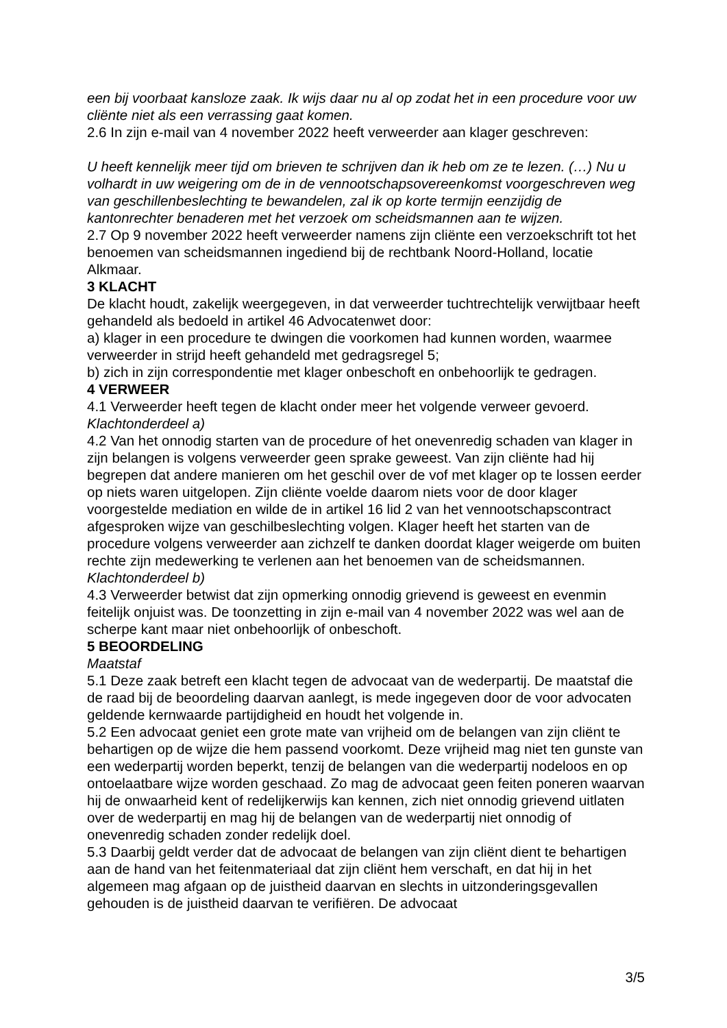een bij voorbaat kansloze zaak. Ik wijs daar nu al op zodat het in een procedure voor uw cliënte niet als een verrassing gaat komen.
2.6 In zijn e-mail van 4 november 2022 heeft verweerder aan klager geschreven:
U heeft kennelijk meer tijd om brieven te schrijven dan ik heb om ze te lezen. (…) Nu u volhardt in uw weigering om de in de vennootschapsovereenkomst voorgeschreven weg van geschillenbeslechting te bewandelen, zal ik op korte termijn eenzijdig de kantonrechter benaderen met het verzoek om scheidsmannen aan te wijzen.
2.7 Op 9 november 2022 heeft verweerder namens zijn cliënte een verzoekschrift tot het benoemen van scheidsmannen ingediend bij de rechtbank Noord-Holland, locatie Alkmaar.
3 KLACHT
De klacht houdt, zakelijk weergegeven, in dat verweerder tuchtrechtelijk verwijtbaar heeft gehandeld als bedoeld in artikel 46 Advocatenwet door:
a) klager in een procedure te dwingen die voorkomen had kunnen worden, waarmee verweerder in strijd heeft gehandeld met gedragsregel 5;
b) zich in zijn correspondentie met klager onbeschoft en onbehoorlijk te gedragen.
4 VERWEER
4.1 Verweerder heeft tegen de klacht onder meer het volgende verweer gevoerd.
Klachtonderdeel a)
4.2 Van het onnodig starten van de procedure of het onevenredig schaden van klager in zijn belangen is volgens verweerder geen sprake geweest. Van zijn cliënte had hij begrepen dat andere manieren om het geschil over de vof met klager op te lossen eerder op niets waren uitgelopen. Zijn cliënte voelde daarom niets voor de door klager voorgestelde mediation en wilde de in artikel 16 lid 2 van het vennootschapscontract afgesproken wijze van geschilbeslechting volgen. Klager heeft het starten van de procedure volgens verweerder aan zichzelf te danken doordat klager weigerde om buiten rechte zijn medewerking te verlenen aan het benoemen van de scheidsmannen.
Klachtonderdeel b)
4.3 Verweerder betwist dat zijn opmerking onnodig grievend is geweest en evenmin feitelijk onjuist was. De toonzetting in zijn e-mail van 4 november 2022 was wel aan de scherpe kant maar niet onbehoorlijk of onbeschoft.
5 BEOORDELING
Maatstaf
5.1 Deze zaak betreft een klacht tegen de advocaat van de wederpartij. De maatstaf die de raad bij de beoordeling daarvan aanlegt, is mede ingegeven door de voor advocaten geldende kernwaarde partijdigheid en houdt het volgende in.
5.2 Een advocaat geniet een grote mate van vrijheid om de belangen van zijn cliënt te behartigen op de wijze die hem passend voorkomt. Deze vrijheid mag niet ten gunste van een wederpartij worden beperkt, tenzij de belangen van die wederpartij nodeloos en op ontoelaatbare wijze worden geschaad. Zo mag de advocaat geen feiten poneren waarvan hij de onwaarheid kent of redelijkerwijs kan kennen, zich niet onnodig grievend uitlaten over de wederpartij en mag hij de belangen van de wederpartij niet onnodig of onevenredig schaden zonder redelijk doel.
5.3 Daarbij geldt verder dat de advocaat de belangen van zijn cliënt dient te behartigen aan de hand van het feitenmateriaal dat zijn cliënt hem verschaft, en dat hij in het algemeen mag afgaan op de juistheid daarvan en slechts in uitzonderingsgevallen gehouden is de juistheid daarvan te verifiëren. De advocaat
3/5